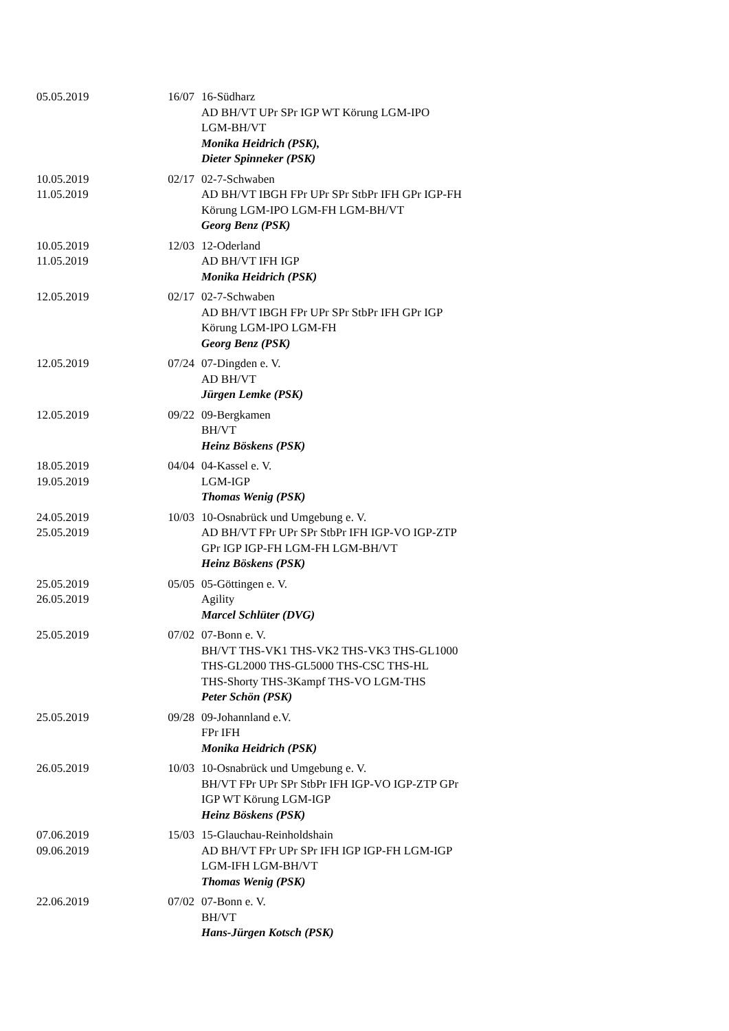| 05.05.2019 | 16/07 | 16-Südharz AD BH/VT UPr SPr IGP WT Körung LGM-IPO LGM-BH/VT Monika Heidrich (PSK), Dieter Spinneker (PSK) |
| 10.05.2019 11.05.2019 | 02/17 | 02-7-Schwaben AD BH/VT IBGH FPr UPr SPr StbPr IFH GPr IGP-FH Körung LGM-IPO LGM-FH LGM-BH/VT Georg Benz (PSK) |
| 10.05.2019 11.05.2019 | 12/03 | 12-Oderland AD BH/VT IFH IGP Monika Heidrich (PSK) |
| 12.05.2019 | 02/17 | 02-7-Schwaben AD BH/VT IBGH FPr UPr SPr StbPr IFH GPr IGP Körung LGM-IPO LGM-FH Georg Benz (PSK) |
| 12.05.2019 | 07/24 | 07-Dingden e. V. AD BH/VT Jürgen Lemke (PSK) |
| 12.05.2019 | 09/22 | 09-Bergkamen BH/VT Heinz Böskens (PSK) |
| 18.05.2019 19.05.2019 | 04/04 | 04-Kassel e. V. LGM-IGP Thomas Wenig (PSK) |
| 24.05.2019 25.05.2019 | 10/03 | 10-Osnabrück und Umgebung e. V. AD BH/VT FPr UPr SPr StbPr IFH IGP-VO IGP-ZTP GPr IGP IGP-FH LGM-FH LGM-BH/VT Heinz Böskens (PSK) |
| 25.05.2019 26.05.2019 | 05/05 | 05-Göttingen e. V. Agility Marcel Schlüter (DVG) |
| 25.05.2019 | 07/02 | 07-Bonn e. V. BH/VT THS-VK1 THS-VK2 THS-VK3 THS-GL1000 THS-GL2000 THS-GL5000 THS-CSC THS-HL THS-Shorty THS-3Kampf THS-VO LGM-THS Peter Schön (PSK) |
| 25.05.2019 | 09/28 | 09-Johannland e.V. FPr IFH Monika Heidrich (PSK) |
| 26.05.2019 | 10/03 | 10-Osnabrück und Umgebung e. V. BH/VT FPr UPr SPr StbPr IFH IGP-VO IGP-ZTP GPr IGP WT Körung LGM-IGP Heinz Böskens (PSK) |
| 07.06.2019 09.06.2019 | 15/03 | 15-Glauchau-Reinholdshain AD BH/VT FPr UPr SPr IFH IGP IGP-FH LGM-IGP LGM-IFH LGM-BH/VT Thomas Wenig (PSK) |
| 22.06.2019 | 07/02 | 07-Bonn e. V. BH/VT Hans-Jürgen Kotsch (PSK) |